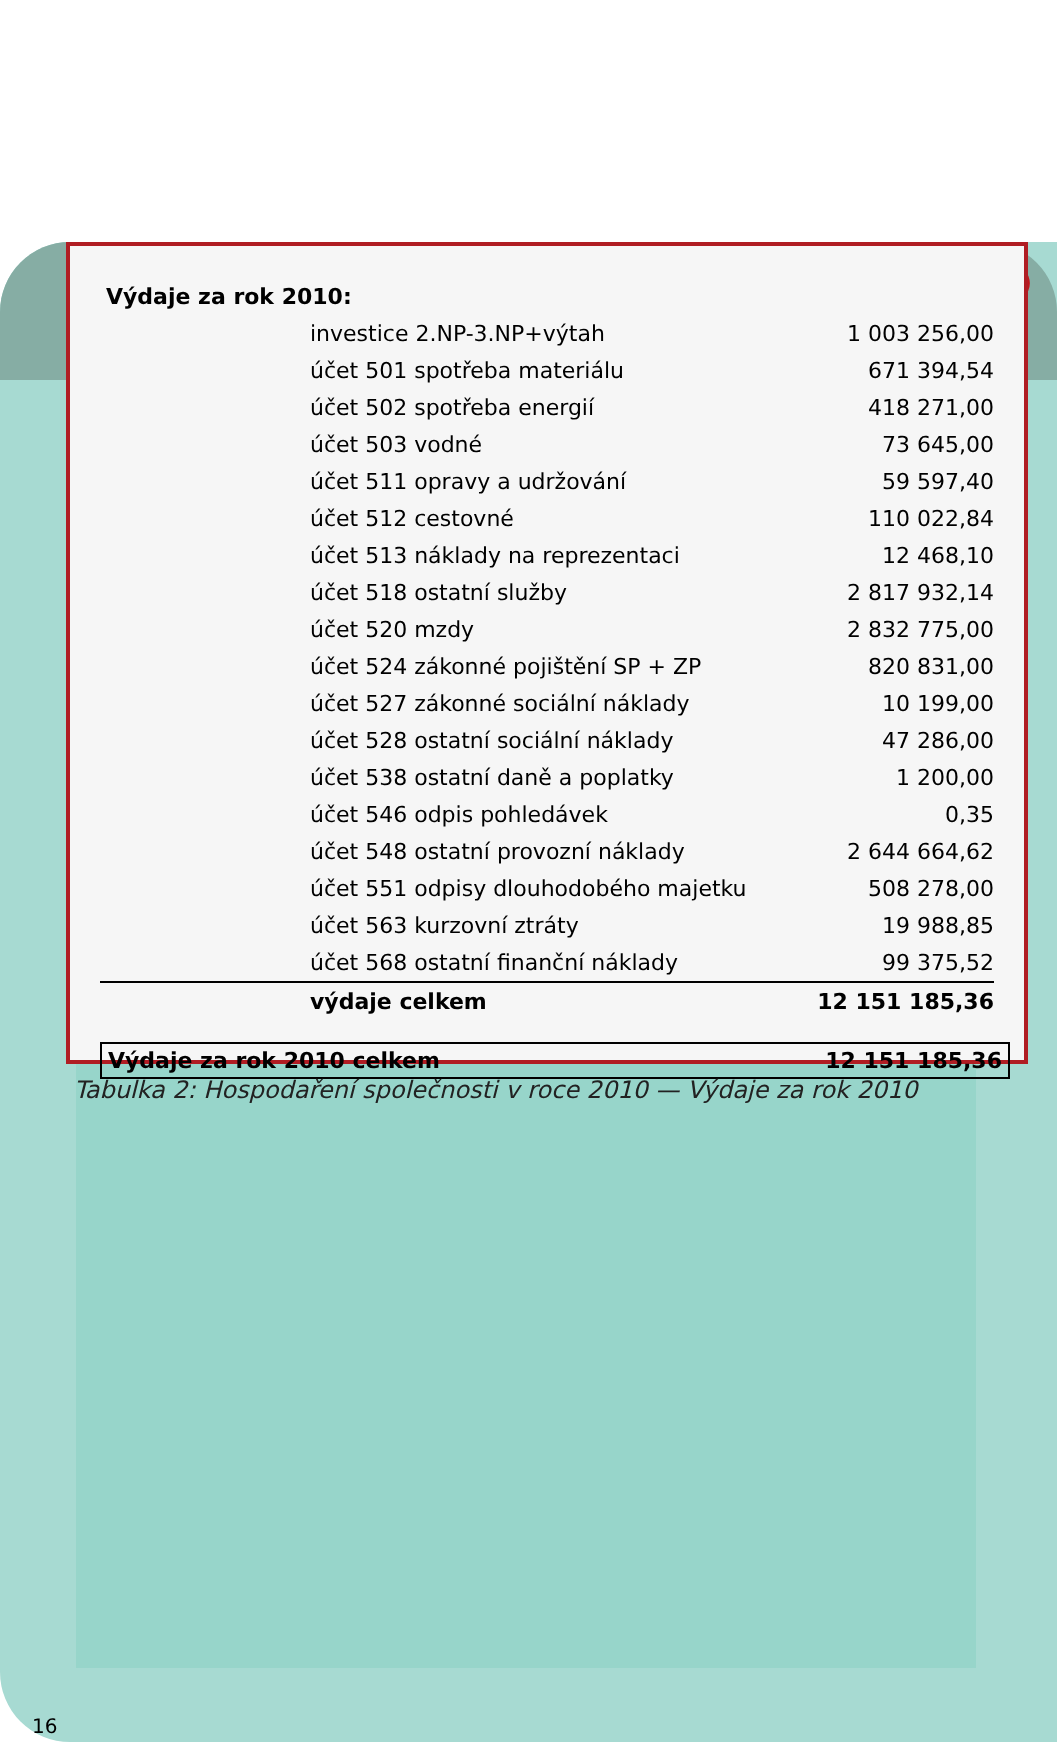Výdaje za rok 2010:
| investice 2.NP-3.NP+výtah | 1 003 256,00 |
| účet 501 spotřeba materiálu | 671 394,54 |
| účet 502 spotřeba energií | 418 271,00 |
| účet 503 vodné | 73 645,00 |
| účet 511 opravy a udržování | 59 597,40 |
| účet 512 cestovné | 110 022,84 |
| účet 513 náklady na reprezentaci | 12 468,10 |
| účet 518 ostatní služby | 2 817 932,14 |
| účet 520 mzdy | 2 832 775,00 |
| účet 524 zákonné pojištění SP + ZP | 820 831,00 |
| účet 527 zákonné sociální náklady | 10 199,00 |
| účet 528 ostatní sociální náklady | 47 286,00 |
| účet 538 ostatní daně a poplatky | 1 200,00 |
| účet 546 odpis pohledávek | 0,35 |
| účet 548 ostatní provozní náklady | 2 644 664,62 |
| účet 551 odpisy dlouhodobého majetku | 508 278,00 |
| účet 563 kurzovní ztráty | 19 988,85 |
| účet 568 ostatní finanční náklady | 99 375,52 |
| výdaje celkem | 12 151 185,36 |
Výdaje za rok 2010 celkem 12 151 185,36
Tabulka 2: Hospodaření společnosti v roce 2010 — Výdaje za rok 2010
16